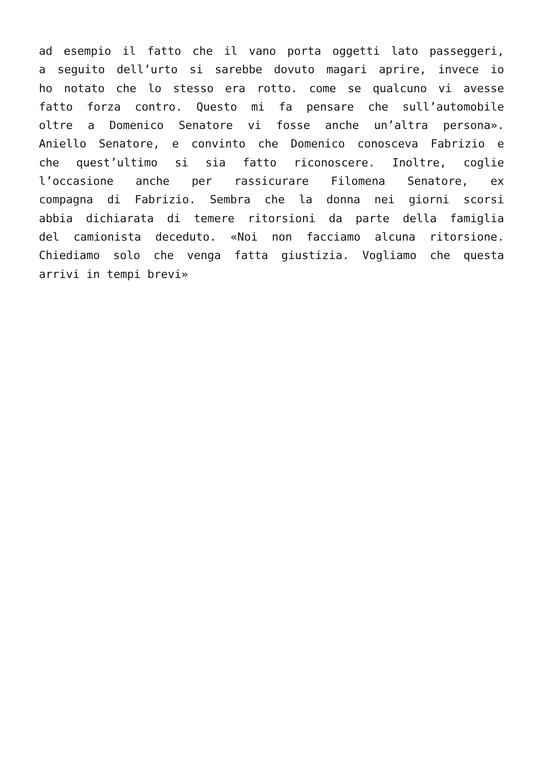ad esempio il fatto che il vano porta oggetti lato passeggeri,
a seguito dell’urto si sarebbe dovuto magari aprire, invece io
ho notato che lo stesso era rotto. come se qualcuno vi avesse
fatto forza contro. Questo mi fa pensare che sull’automobile
oltre a Domenico Senatore vi fosse anche un’altra persona».
Aniello Senatore, e convinto che Domenico conosceva Fabrizio e
che quest’ultimo si sia fatto riconoscere. Inoltre, coglie
l’occasione anche per rassicurare Filomena Senatore, ex
compagna di Fabrizio. Sembra che la donna nei giorni scorsi
abbia dichiarata di temere ritorsioni da parte della famiglia
del camionista deceduto. «Noi non facciamo alcuna ritorsione.
Chiediamo solo che venga fatta giustizia. Vogliamo che questa
arrivi in tempi brevi»